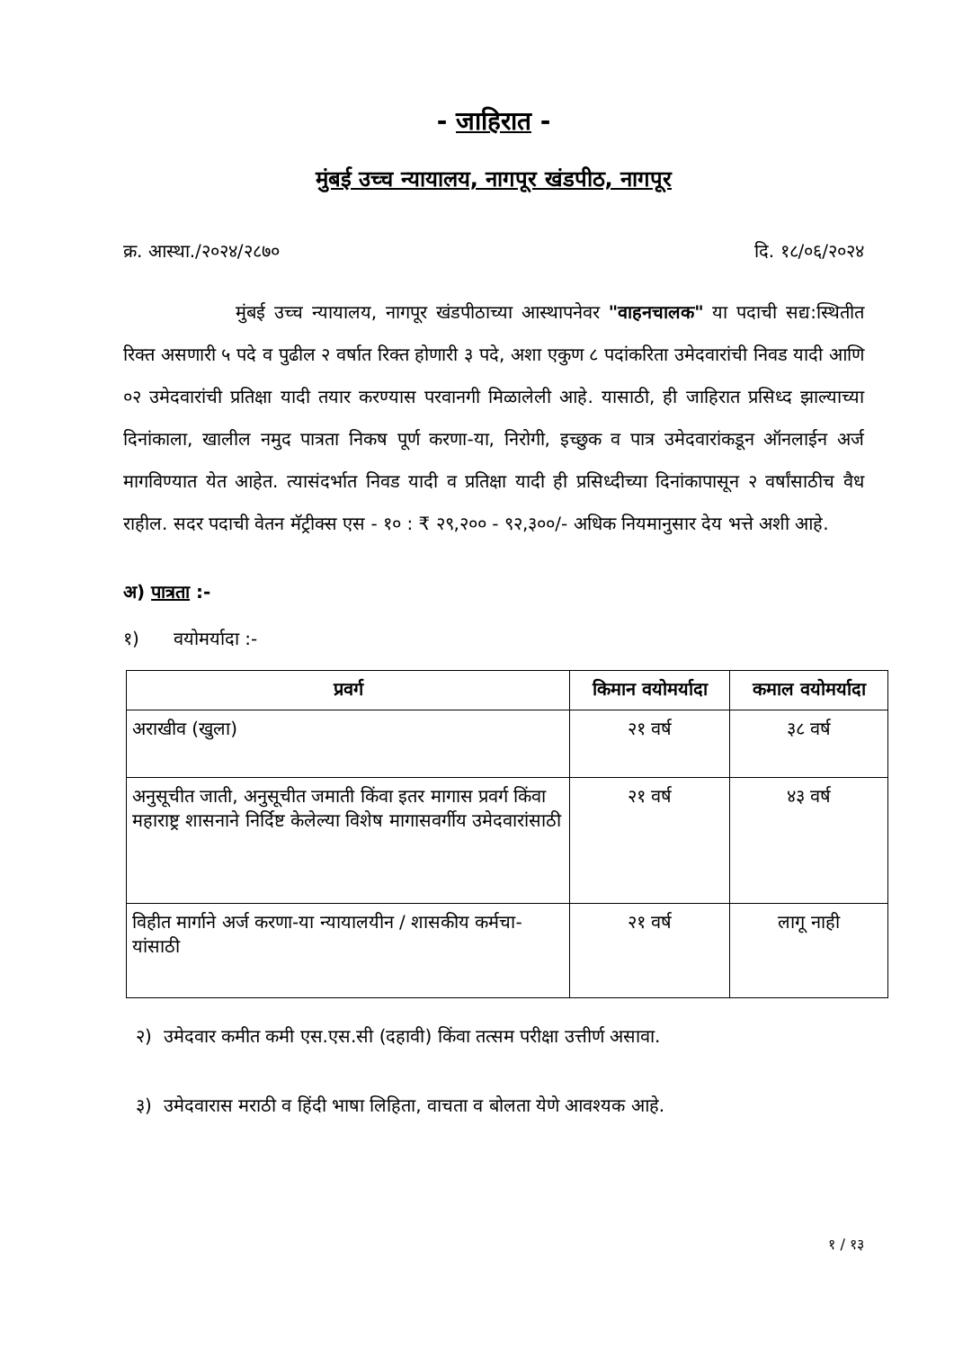- जाहिरात -
मुंबई उच्च न्यायालय, नागपूर खंडपीठ, नागपूर
क्र. आस्था./२०२४/२८७० दि. १८/०६/२०२४
मुंबई उच्च न्यायालय, नागपूर खंडपीठाच्या आस्थापनेवर "वाहनचालक" या पदाची सद्य:स्थितीत रिक्त असणारी ५ पदे व पुढील २ वर्षात रिक्त होणारी ३ पदे, अशा एकुण ८ पदांकरिता उमेदवारांची निवड यादी आणि ०२ उमेदवारांची प्रतिक्षा यादी तयार करण्यास परवानगी मिळालेली आहे. यासाठी, ही जाहिरात प्रसिध्द झाल्याच्या दिनांकाला, खालील नमुद पात्रता निकष पूर्ण करणा-या, निरोगी, इच्छुक व पात्र उमेदवारांकडून ऑनलाईन अर्ज मागविण्यात येत आहेत. त्यासंदर्भात निवड यादी व प्रतिक्षा यादी ही प्रसिध्दीच्या दिनांकापासून २ वर्षांसाठीच वैध राहील. सदर पदाची वेतन मॅट्रीक्स एस - १० : ₹ २९,२०० - ९२,३००/- अधिक नियमानुसार देय भत्ते अशी आहे.
अ) पात्रता :-
१) वयोमर्यादा :-
| प्रवर्ग | किमान वयोमर्यादा | कमाल वयोमर्यादा |
| --- | --- | --- |
| अराखीव (खुला) | २१ वर्ष | ३८ वर्ष |
| अनुसूचीत जाती, अनुसूचीत जमाती किंवा इतर मागास प्रवर्ग किंवा महाराष्ट्र शासनाने निर्दिष्ट केलेल्या विशेष मागासवर्गीय उमेदवारांसाठी | २१ वर्ष | ४३ वर्ष |
| विहीत मार्गाने अर्ज करणा-या न्यायालयीन / शासकीय कर्मचा-यांसाठी | २१ वर्ष | लागू नाही |
२) उमेदवार कमीत कमी एस.एस.सी (दहावी) किंवा तत्सम परीक्षा उत्तीर्ण असावा.
३) उमेदवारास मराठी व हिंदी भाषा लिहिता, वाचता व बोलता येणे आवश्यक आहे.
१ / १३